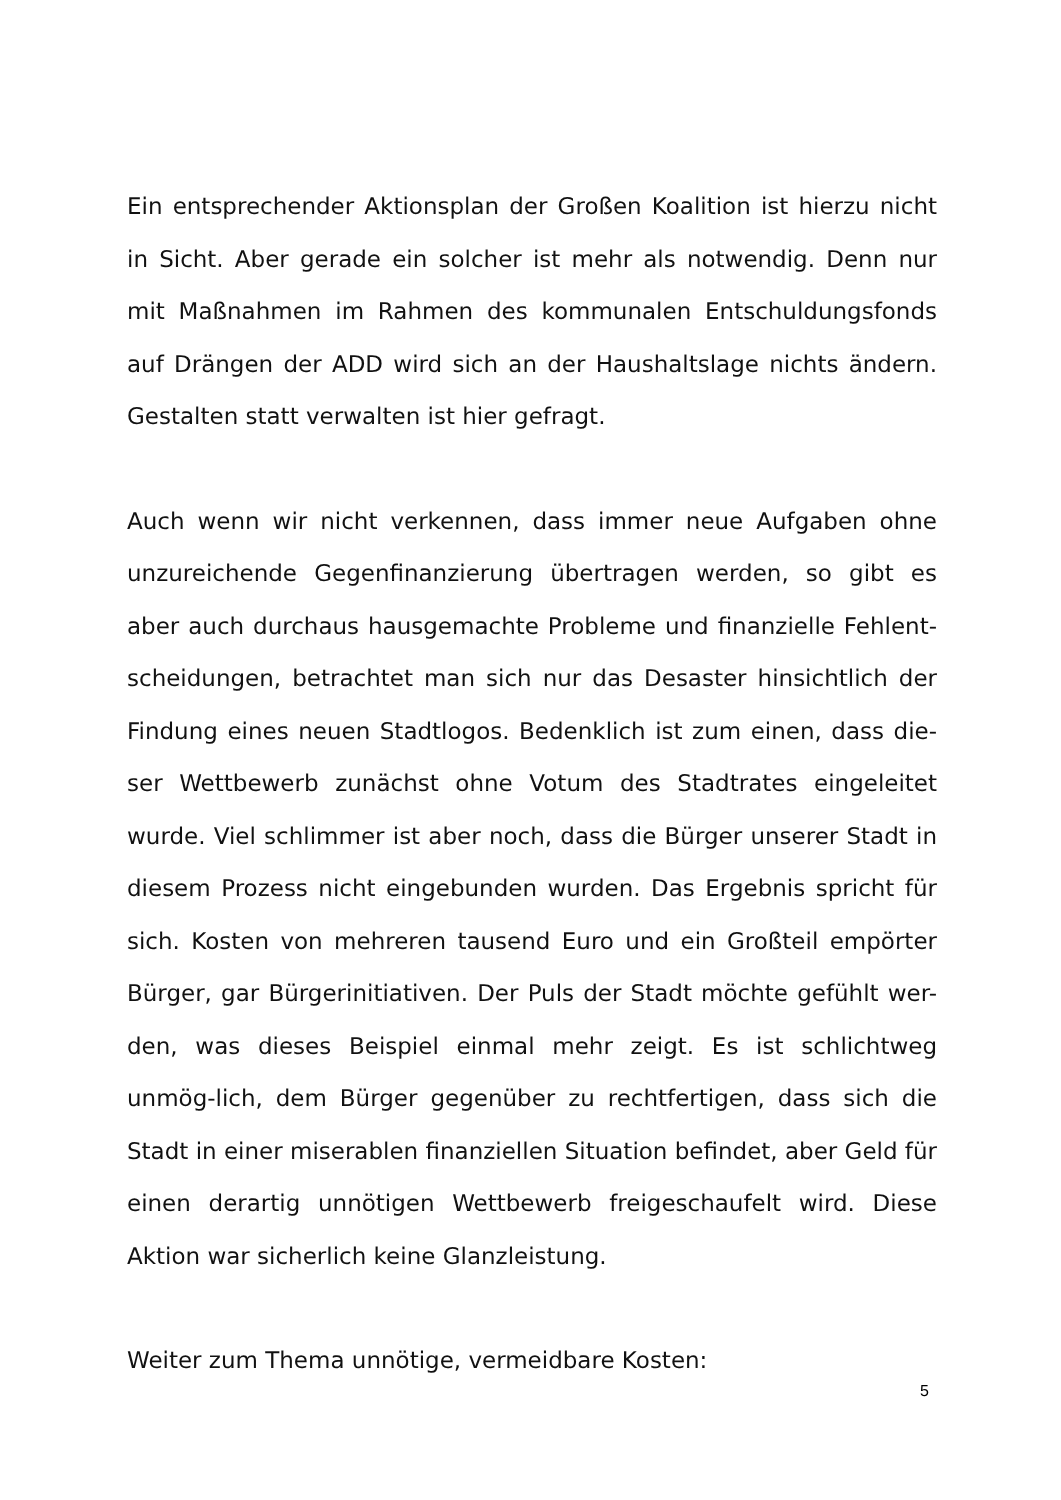Ein entsprechender Aktionsplan der Großen Koalition ist hierzu nicht in Sicht. Aber gerade ein solcher ist mehr als notwendig. Denn nur mit Maßnahmen im Rahmen des kommunalen Entschuldungsfonds auf Drängen der ADD wird sich an der Haushaltslage nichts ändern. Gestalten statt verwalten ist hier gefragt.
Auch wenn wir nicht verkennen, dass immer neue Aufgaben ohne unzureichende Gegenfinanzierung übertragen werden, so gibt es aber auch durchaus hausgemachte Probleme und finanzielle Fehlent-scheidungen, betrachtet man sich nur das Desaster hinsichtlich der Findung eines neuen Stadtlogos. Bedenklich ist zum einen, dass die-ser Wettbewerb zunächst ohne Votum des Stadtrates eingeleitet wurde. Viel schlimmer ist aber noch, dass die Bürger unserer Stadt in diesem Prozess nicht eingebunden wurden. Das Ergebnis spricht für sich. Kosten von mehreren tausend Euro und ein Großteil empörter Bürger, gar Bürgerinitiativen. Der Puls der Stadt möchte gefühlt wer-den, was dieses Beispiel einmal mehr zeigt. Es ist schlichtweg unmög-lich, dem Bürger gegenüber zu rechtfertigen, dass sich die Stadt in einer miserablen finanziellen Situation befindet, aber Geld für einen derartig unnötigen Wettbewerb freigeschaufelt wird. Diese Aktion war sicherlich keine Glanzleistung.
Weiter zum Thema unnötige, vermeidbare Kosten:
5